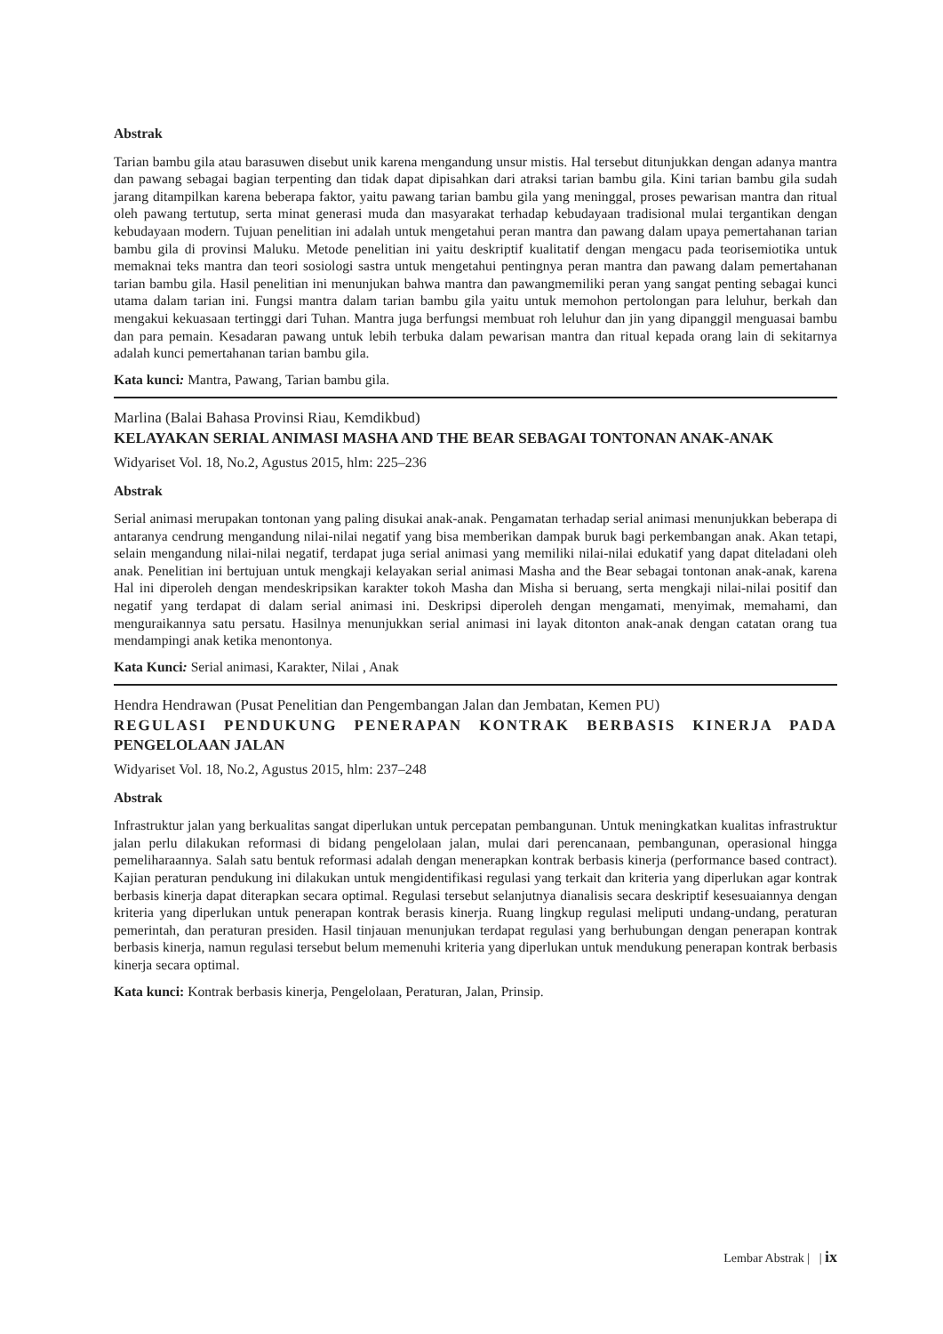Abstrak
Tarian bambu gila atau barasuwen disebut unik karena mengandung unsur mistis. Hal tersebut ditunjukkan dengan adanya mantra dan pawang sebagai bagian terpenting dan tidak dapat dipisahkan dari atraksi tarian bambu gila. Kini tarian bambu gila sudah jarang ditampilkan karena beberapa faktor, yaitu pawang tarian bambu gila yang meninggal, proses pewarisan mantra dan ritual oleh pawang tertutup, serta minat generasi muda dan masyarakat terhadap kebudayaan tradisional mulai tergantikan dengan kebudayaan modern. Tujuan penelitian ini adalah untuk mengetahui peran mantra dan pawang dalam upaya pemertahanan tarian bambu gila di provinsi Maluku. Metode penelitian ini yaitu deskriptif kualitatif dengan mengacu pada teorisemiotika untuk memaknai teks mantra dan teori sosiologi sastra untuk mengetahui pentingnya peran mantra dan pawang dalam pemertahanan tarian bambu gila. Hasil penelitian ini menunjukan bahwa mantra dan pawangmemiliki peran yang sangat penting sebagai kunci utama dalam tarian ini. Fungsi mantra dalam tarian bambu gila yaitu untuk memohon pertolongan para leluhur, berkah dan mengakui kekuasaan tertinggi dari Tuhan. Mantra juga berfungsi membuat roh leluhur dan jin yang dipanggil menguasai bambu dan para pemain. Kesadaran pawang untuk lebih terbuka dalam pewarisan mantra dan ritual kepada orang lain di sekitarnya adalah kunci pemertahanan tarian bambu gila.
Kata kunci: Mantra, Pawang, Tarian bambu gila.
Marlina (Balai Bahasa Provinsi Riau, Kemdikbud)
KELAYAKAN SERIAL ANIMASI MASHA AND THE BEAR SEBAGAI TONTONAN ANAK-ANAK
Widyariset Vol. 18, No.2, Agustus 2015, hlm: 225–236
Abstrak
Serial animasi merupakan tontonan yang paling disukai anak-anak. Pengamatan terhadap serial animasi menunjukkan beberapa di antaranya cendrung mengandung nilai-nilai negatif yang bisa memberikan dampak buruk bagi perkembangan anak. Akan tetapi, selain mengandung nilai-nilai negatif, terdapat juga serial animasi yang memiliki nilai-nilai edukatif yang dapat diteladani oleh anak. Penelitian ini bertujuan untuk mengkaji kelayakan serial animasi Masha and the Bear sebagai tontonan anak-anak, karena Hal ini diperoleh dengan mendeskripsikan karakter tokoh Masha dan Misha si beruang, serta mengkaji nilai-nilai positif dan negatif yang terdapat di dalam serial animasi ini. Deskripsi diperoleh dengan mengamati, menyimak, memahami, dan menguraikannya satu persatu. Hasilnya menunjukkan serial animasi ini layak ditonton anak-anak dengan catatan orang tua mendampingi anak ketika menontonya.
Kata Kunci: Serial animasi, Karakter, Nilai , Anak
Hendra Hendrawan (Pusat Penelitian dan Pengembangan Jalan dan Jembatan, Kemen PU)
REGULASI PENDUKUNG PENERAPAN KONTRAK BERBASIS KINERJA PADA PENGELOLAAN JALAN
Widyariset Vol. 18, No.2, Agustus 2015, hlm: 237–248
Abstrak
Infrastruktur jalan yang berkualitas sangat diperlukan untuk percepatan pembangunan. Untuk meningkatkan kualitas infrastruktur jalan perlu dilakukan reformasi di bidang pengelolaan jalan, mulai dari perencanaan, pembangunan, operasional hingga pemeliharaannya. Salah satu bentuk reformasi adalah dengan menerapkan kontrak berbasis kinerja (performance based contract). Kajian peraturan pendukung ini dilakukan untuk mengidentifikasi regulasi yang terkait dan kriteria yang diperlukan agar kontrak berbasis kinerja dapat diterapkan secara optimal. Regulasi tersebut selanjutnya dianalisis secara deskriptif kesesuaiannya dengan kriteria yang diperlukan untuk penerapan kontrak berasis kinerja. Ruang lingkup regulasi meliputi undang-undang, peraturan pemerintah, dan peraturan presiden. Hasil tinjauan menunjukan terdapat regulasi yang berhubungan dengan penerapan kontrak berbasis kinerja, namun regulasi tersebut belum memenuhi kriteria yang diperlukan untuk mendukung penerapan kontrak berbasis kinerja secara optimal.
Kata kunci: Kontrak berbasis kinerja, Pengelolaan, Peraturan, Jalan, Prinsip.
Lembar Abstrak | | ix